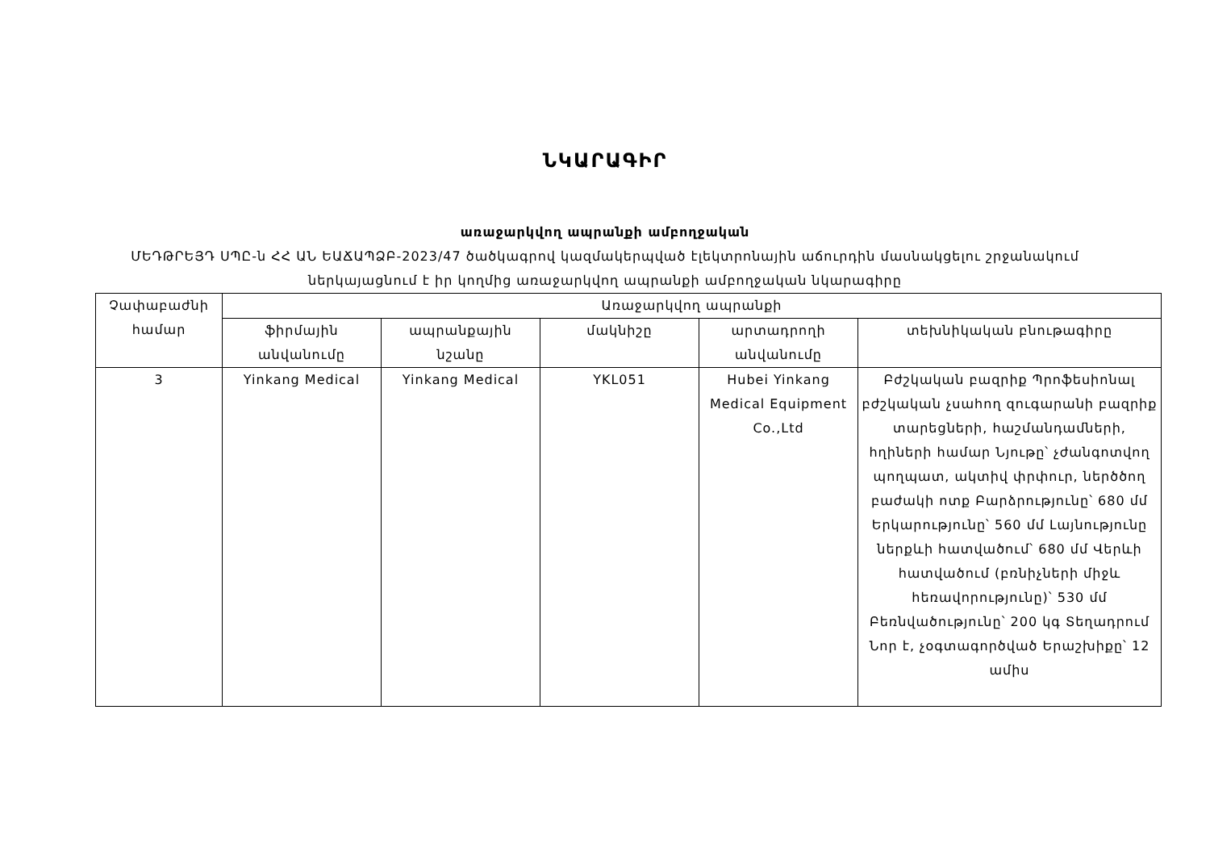ՆԿԱՐԱԳԻՐ
առաջարկվող ապրանքի ամբողջական
ՄԵԴԹՐԵՅԴ ՍՊԸ-ն ՀՀ ԱՆ ԵԱՃԱՊՁԲ-2023/47 ծածկագրով կազմակերպված էլեկտրոնային աճուրդին մասնակցելու շրջանակում
ներկայացնում է իր կողմից առաջարկվող ապրանքի ամբողջական նկարագիրը
| Չափաբաժնի համար | Առաջարկվող ապրանքի | | | | |
| --- | --- | --- | --- | --- | --- |
| | ֆիրմային անվանումը | ապրանքային նշանը | մակնիշը | արտադրողի անվանումը | տեխնիկական բնութագիրը |
| 3 | Yinkang Medical | Yinkang Medical | YKL051 | Hubei Yinkang Medical Equipment Co.,Ltd | Բժշկական բազրիք Պրոֆեսիոնալ բժշկական չսահող զուգարանի բազրիք տարեցների, հաշմանդամների, հղիների համար Նյութը՝ չժանգոտվող պողպատ, ակտիվ փրփուր, ներծծող բաժակի ոտք Բարձրությունը՝ 680 մմ Երկարությունը՝ 560 մմ Լայնությունը ներքևի հատվածում՝ 680 մմ Վերևի հատվածում (բռնիչների միջև հեռավորությունը)՝ 530 մմ Բեռնվածությունը՝ 200 կգ Տեղադրում Նոր է, չօգտագործված Երաշխիքը՝ 12 ամիս |